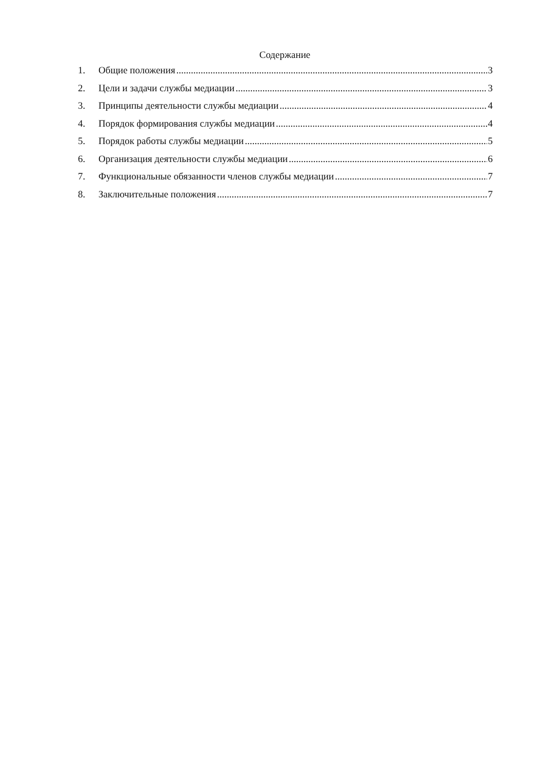Содержание
1. Общие положения 3
2. Цели и задачи службы медиации 3
3. Принципы деятельности службы медиации 4
4. Порядок формирования службы медиации 4
5. Порядок работы службы медиации 5
6. Организация деятельности службы медиации 6
7. Функциональные обязанности членов службы медиации 7
8. Заключительные положения 7